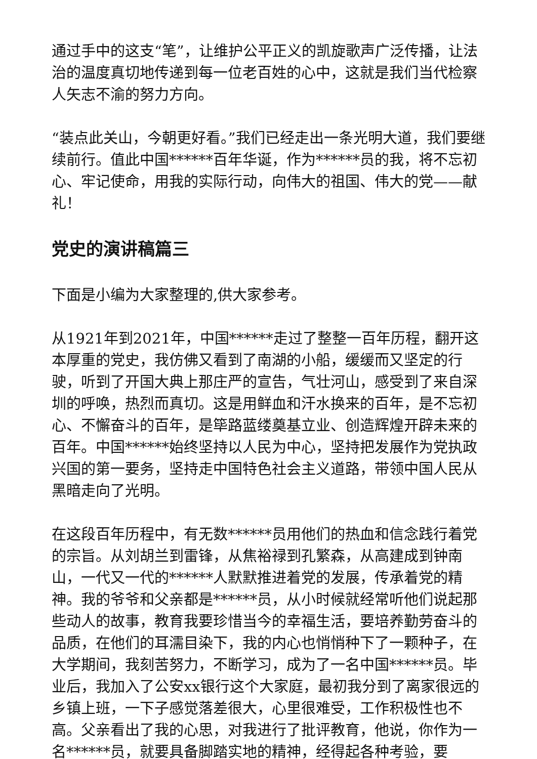通过手中的这支“笔”，让维护公平正义的凯旋歌声广泛传播，让法治的温度真切地传递到每一位老百姓的心中，这就是我们当代检察人矢志不渝的努力方向。
“装点此关山，今朝更好看。”我们已经走出一条光明大道，我们要继续前行。值此中国******百年华诞，作为******员的我，将不忘初心、牢记使命，用我的实际行动，向伟大的祖国、伟大的党——献礼！
党史的演讲稿篇三
下面是小编为大家整理的,供大家参考。
从1921年到2021年，中国******走过了整整一百年历程，翻开这本厚重的党史，我仿佛又看到了南湖的小船，缓缓而又坚定的行驶，听到了开国大典上那庄严的宣告，气壮河山，感受到了来自深圳的呼唤，热烈而真切。这是用鲜血和汗水换来的百年，是不忘初心、不懈奋斗的百年，是筚路蓝缕奠基立业、创造辉煌开辟未来的百年。中国******始终坚持以人民为中心，坚持把发展作为党执政兴国的第一要务，坚持走中国特色社会主义道路，带领中国人民从黑暗走向了光明。
在这段百年历程中，有无数******员用他们的热血和信念践行着党的宗旨。从刘胡兰到雷锋，从焦裕禄到孔繁森，从高建成到钟南山，一代又一代的******人默默推进着党的发展，传承着党的精神。我的爷爷和父亲都是******员，从小时候就经常听他们说起那些动人的故事，教育我要珍惜当今的幸福生活，要培养勤劳奋斗的品质，在他们的耳濡目染下，我的内心也悄悄种下了一颗种子，在大学期间，我刻苦努力，不断学习，成为了一名中国******员。毕业后，我加入了公安xx银行这个大家庭，最初我分到了离家很远的乡镇上班，一下子感觉落差很大，心里很难受，工作积极性也不高。父亲看出了我的心思，对我进行了批评教育，他说，你作为一名******员，就要具备脚踏实地的精神，经得起各种考验，要